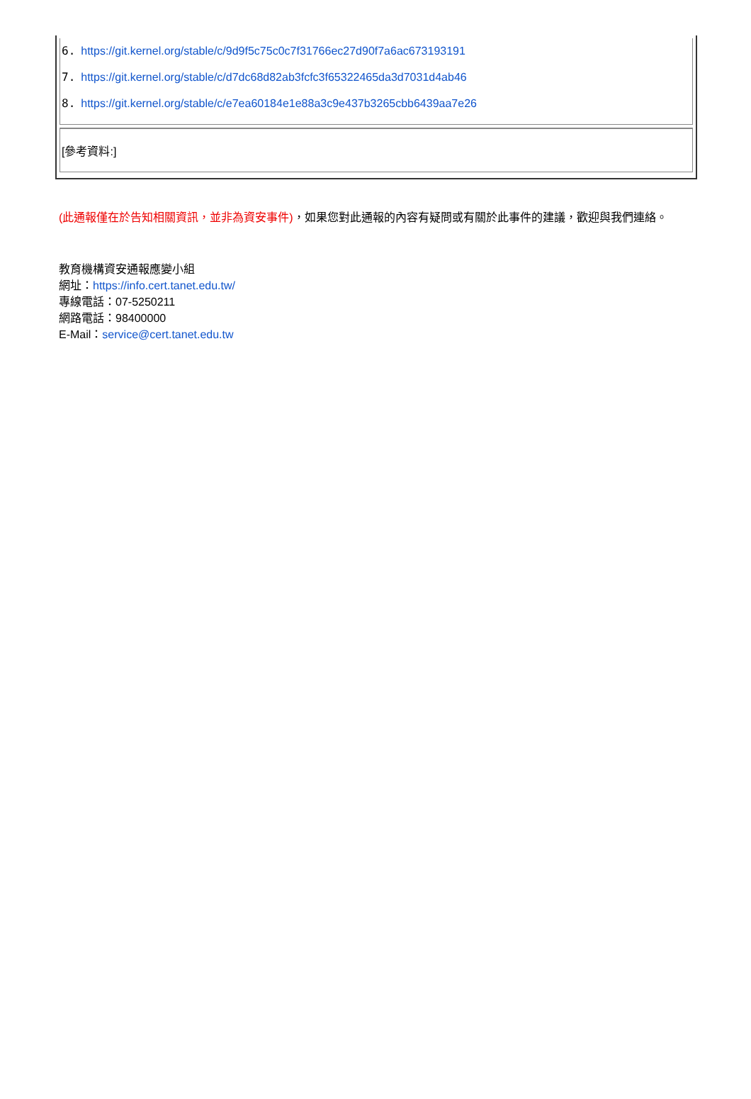| 6. https://git.kernel.org/stable/c/9d9f5c75c0c7f31766ec27d90f7a6ac673193191 7. https://git.kernel.org/stable/c/d7dc68d82ab3fcfc3f65322465da3d7031d4ab46 8. https://git.kernel.org/stable/c/e7ea60184e1e88a3c9e437b3265cbb6439aa7e26 |
| [參考資料:] |
(此通報僅在於告知相關資訊，並非為資安事件)，如果您對此通報的內容有疑問或有關於此事件的建議，歡迎與我們連絡。
教育機構資安通報應變小組
網址：https://info.cert.tanet.edu.tw/
專線電話：07-5250211
網路電話：98400000
E-Mail：service@cert.tanet.edu.tw